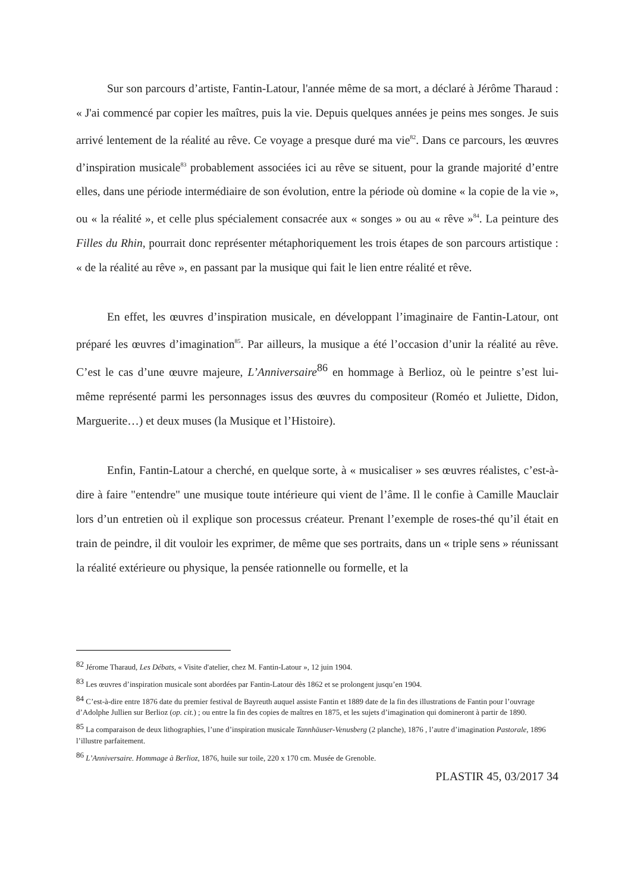Sur son parcours d’artiste, Fantin-Latour, l'année même de sa mort, a déclaré à Jérôme Tharaud : « J'ai commencé par copier les maîtres, puis la vie. Depuis quelques années je peins mes songes. Je suis arrivé lentement de la réalité au rêve. Ce voyage a presque duré ma vie<sup>82</sup>. Dans ce parcours, les œuvres d’inspiration musicale<sup>83</sup> probablement associées ici au rêve se situent, pour la grande majorité d’entre elles, dans une période intermédiaire de son évolution, entre la période où domine « la copie de la vie », ou « la réalité », et celle plus spécialement consacrée aux « songes » ou au « rêve »<sup>84</sup>. La peinture des Filles du Rhin, pourrait donc représenter métaphoriquement les trois étapes de son parcours artistique : « de la réalité au rêve », en passant par la musique qui fait le lien entre réalité et rêve.
En effet, les œuvres d’inspiration musicale, en développant l’imaginaire de Fantin-Latour, ont préparé les œuvres d’imagination<sup>85</sup>. Par ailleurs, la musique a été l’occasion d’unir la réalité au rêve. C’est le cas d’une œuvre majeure, L’Anniversaire<sup>86</sup> en hommage à Berlioz, où le peintre s’est lui-même représenté parmi les personnages issus des œuvres du compositeur (Roméo et Juliette, Didon, Marguerite…) et deux muses (la Musique et l’Histoire).
Enfin, Fantin-Latour a cherché, en quelque sorte, à « musicaliser » ses œuvres réalistes, c’est-à-dire à faire "entendre" une musique toute intérieure qui vient de l’âme. Il le confie à Camille Mauclair lors d’un entretien où il explique son processus créateur. Prenant l’exemple de roses-thé qu’il était en train de peindre, il dit vouloir les exprimer, de même que ses portraits, dans un « triple sens » réunissant la réalité extérieure ou physique, la pensée rationnelle ou formelle, et la
<sup>82</sup> Jérome Tharaud, Les Débats, « Visite d'atelier, chez M. Fantin-Latour », 12 juin 1904.
<sup>83</sup> Les œuvres d’inspiration musicale sont abordées par Fantin-Latour dès 1862 et se prolongent jusqu’en 1904.
<sup>84</sup> C’est-à-dire entre 1876 date du premier festival de Bayreuth auquel assiste Fantin et 1889 date de la fin des illustrations de Fantin pour l’ouvrage d’Adolphe Jullien sur Berlioz (op. cit.) ; ou entre la fin des copies de maîtres en 1875, et les sujets d’imagination qui domineront à partir de 1890.
<sup>85</sup> La comparaison de deux lithographies, l’une d’inspiration musicale Tannhäuser-Venusberg (2 planche), 1876 , l’autre d’imagination Pastorale, 1896 l’illustre parfaitement.
<sup>86</sup> L’Anniversaire. Hommage à Berlioz, 1876, huile sur toile, 220 x 170 cm. Musée de Grenoble.
PLASTIR 45, 03/2017 34